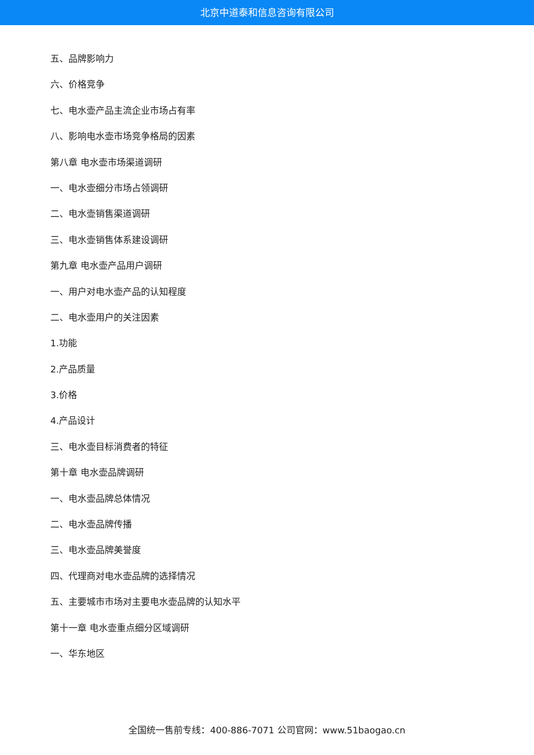北京中道泰和信息咨询有限公司
五、品牌影响力
六、价格竞争
七、电水壶产品主流企业市场占有率
八、影响电水壶市场竞争格局的因素
第八章 电水壶市场渠道调研
一、电水壶细分市场占领调研
二、电水壶销售渠道调研
三、电水壶销售体系建设调研
第九章 电水壶产品用户调研
一、用户对电水壶产品的认知程度
二、电水壶用户的关注因素
1.功能
2.产品质量
3.价格
4.产品设计
三、电水壶目标消费者的特征
第十章 电水壶品牌调研
一、电水壶品牌总体情况
二、电水壶品牌传播
三、电水壶品牌美誉度
四、代理商对电水壶品牌的选择情况
五、主要城市市场对主要电水壶品牌的认知水平
第十一章 电水壶重点细分区域调研
一、华东地区
全国统一售前专线：400-886-7071 公司官网：www.51baogao.cn